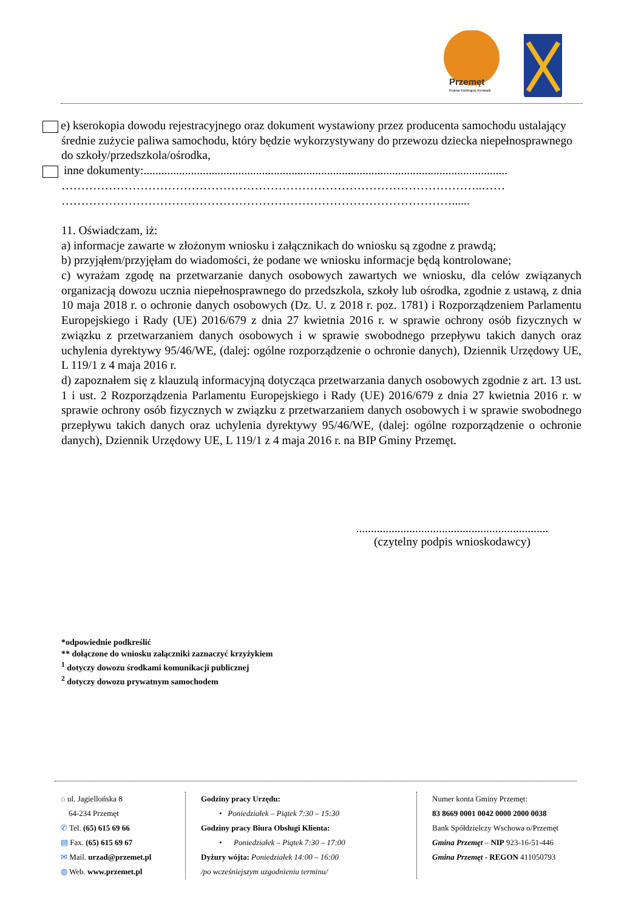Przemęt
Kraina Kwitnącej Konwalii
e) kserokopia dowodu rejestracyjnego oraz dokument wystawiony przez producenta samochodu ustalający średnie zużycie paliwa samochodu, który będzie wykorzystywany do przewozu dziecka niepełnosprawnego do szkoły/przedszkola/ośrodka,
inne dokumenty:...........................................................................................................................
……………………………………………………………………………………………..……
………………………………………………………………………………………......
11. Oświadczam, iż:
a) informacje zawarte w złożonym wniosku i załącznikach do wniosku są zgodne z prawdą;
b) przyjąłem/przyjęłam do wiadomości, że podane we wniosku informacje będą kontrolowane;
c) wyrażam zgodę na przetwarzanie danych osobowych zawartych we wniosku, dla celów związanych organizacją dowozu ucznia niepełnosprawnego do przedszkola, szkoły lub ośrodka, zgodnie z ustawą, z dnia 10 maja 2018 r. o ochronie danych osobowych (Dz. U. z 2018 r. poz. 1781) i Rozporządzeniem Parlamentu Europejskiego i Rady (UE) 2016/679 z dnia 27 kwietnia 2016 r. w sprawie ochrony osób fizycznych w związku z przetwarzaniem danych osobowych i w sprawie swobodnego przepływu takich danych oraz uchylenia dyrektywy 95/46/WE, (dalej: ogólne rozporządzenie o ochronie danych), Dziennik Urzędowy UE, L 119/1 z 4 maja 2016 r.
d) zapoznałem się z klauzulą informacyjną dotycząca przetwarzania danych osobowych zgodnie z art. 13 ust. 1 i ust. 2 Rozporządzenia Parlamentu Europejskiego i Rady (UE) 2016/679 z dnia 27 kwietnia 2016 r. w sprawie ochrony osób fizycznych w związku z przetwarzaniem danych osobowych i w sprawie swobodnego przepływu takich danych oraz uchylenia dyrektywy 95/46/WE, (dalej: ogólne rozporządzenie o ochronie danych), Dziennik Urzędowy UE, L 119/1 z 4 maja 2016 r. na BIP Gminy Przemęt.
.................................................................
(czytelny podpis wnioskodawcy)
*odpowiednie podkreślić
** dołączone do wniosku załączniki zaznaczyć krzyżykiem
<sup>1</sup> dotyczy dowozu środkami komunikacji publicznej
<sup>2</sup> dotyczy dowozu prywatnym samochodem
⌂ ul. Jagiellońska 8
64-234 Przemęt
✆ Tel. (65) 615 69 66
▤ Fax. (65) 615 69 67
✉ Mail. urzad@przemet.pl
◍ Web. www.przemet.pl
Godziny pracy Urzędu:
• Poniedziałek – Piątek 7:30 – 15:30
Godziny pracy Biura Obsługi Klienta:
• Poniedziałek – Piątek 7:30 – 17:00
Dyżury wójta: Poniedziałek 14:00 – 16:00
/po wcześniejszym uzgodnieniu terminu/
Numer konta Gminy Przemęt:
83 8669 0001 0042 0000 2000 0038
Bank Spółdzielczy Wschowa o/Przemęt
Gmina Przemęt – NIP 923-16-51-446
Gmina Przemęt - REGON 411050793